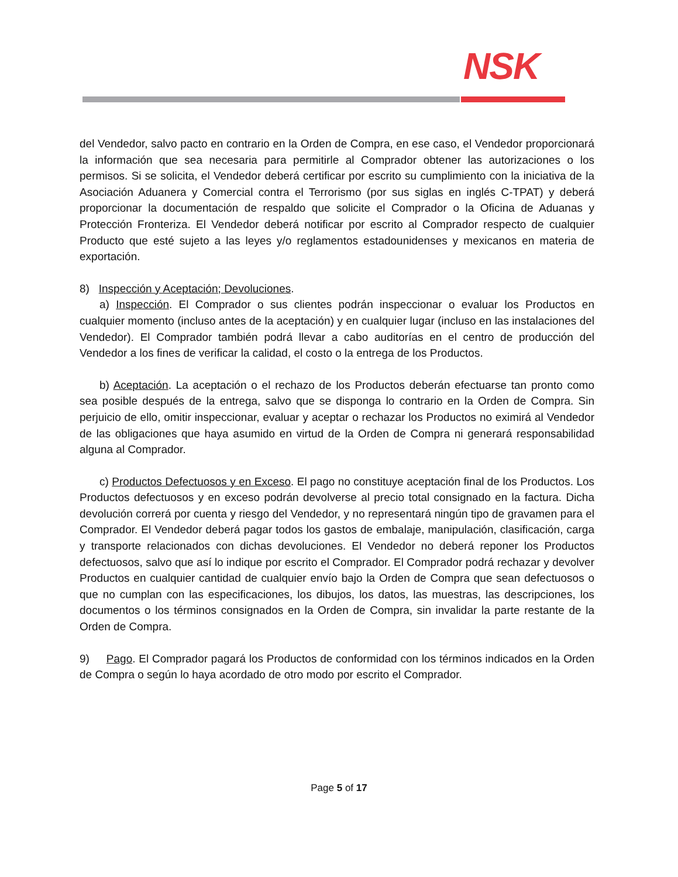NSK
del Vendedor, salvo pacto en contrario en la Orden de Compra, en ese caso, el Vendedor proporcionará la información que sea necesaria para permitirle al Comprador obtener las autorizaciones o los permisos. Si se solicita, el Vendedor deberá certificar por escrito su cumplimiento con la iniciativa de la Asociación Aduanera y Comercial contra el Terrorismo (por sus siglas en inglés C-TPAT) y deberá proporcionar la documentación de respaldo que solicite el Comprador o la Oficina de Aduanas y Protección Fronteriza. El Vendedor deberá notificar por escrito al Comprador respecto de cualquier Producto que esté sujeto a las leyes y/o reglamentos estadounidenses y mexicanos en materia de exportación.
8) Inspección y Aceptación; Devoluciones.
a) Inspección. El Comprador o sus clientes podrán inspeccionar o evaluar los Productos en cualquier momento (incluso antes de la aceptación) y en cualquier lugar (incluso en las instalaciones del Vendedor). El Comprador también podrá llevar a cabo auditorías en el centro de producción del Vendedor a los fines de verificar la calidad, el costo o la entrega de los Productos.
b) Aceptación. La aceptación o el rechazo de los Productos deberán efectuarse tan pronto como sea posible después de la entrega, salvo que se disponga lo contrario en la Orden de Compra. Sin perjuicio de ello, omitir inspeccionar, evaluar y aceptar o rechazar los Productos no eximirá al Vendedor de las obligaciones que haya asumido en virtud de la Orden de Compra ni generará responsabilidad alguna al Comprador.
c) Productos Defectuosos y en Exceso. El pago no constituye aceptación final de los Productos. Los Productos defectuosos y en exceso podrán devolverse al precio total consignado en la factura. Dicha devolución correrá por cuenta y riesgo del Vendedor, y no representará ningún tipo de gravamen para el Comprador. El Vendedor deberá pagar todos los gastos de embalaje, manipulación, clasificación, carga y transporte relacionados con dichas devoluciones. El Vendedor no deberá reponer los Productos defectuosos, salvo que así lo indique por escrito el Comprador. El Comprador podrá rechazar y devolver Productos en cualquier cantidad de cualquier envío bajo la Orden de Compra que sean defectuosos o que no cumplan con las especificaciones, los dibujos, los datos, las muestras, las descripciones, los documentos o los términos consignados en la Orden de Compra, sin invalidar la parte restante de la Orden de Compra.
9) Pago. El Comprador pagará los Productos de conformidad con los términos indicados en la Orden de Compra o según lo haya acordado de otro modo por escrito el Comprador.
Page 5 of 17